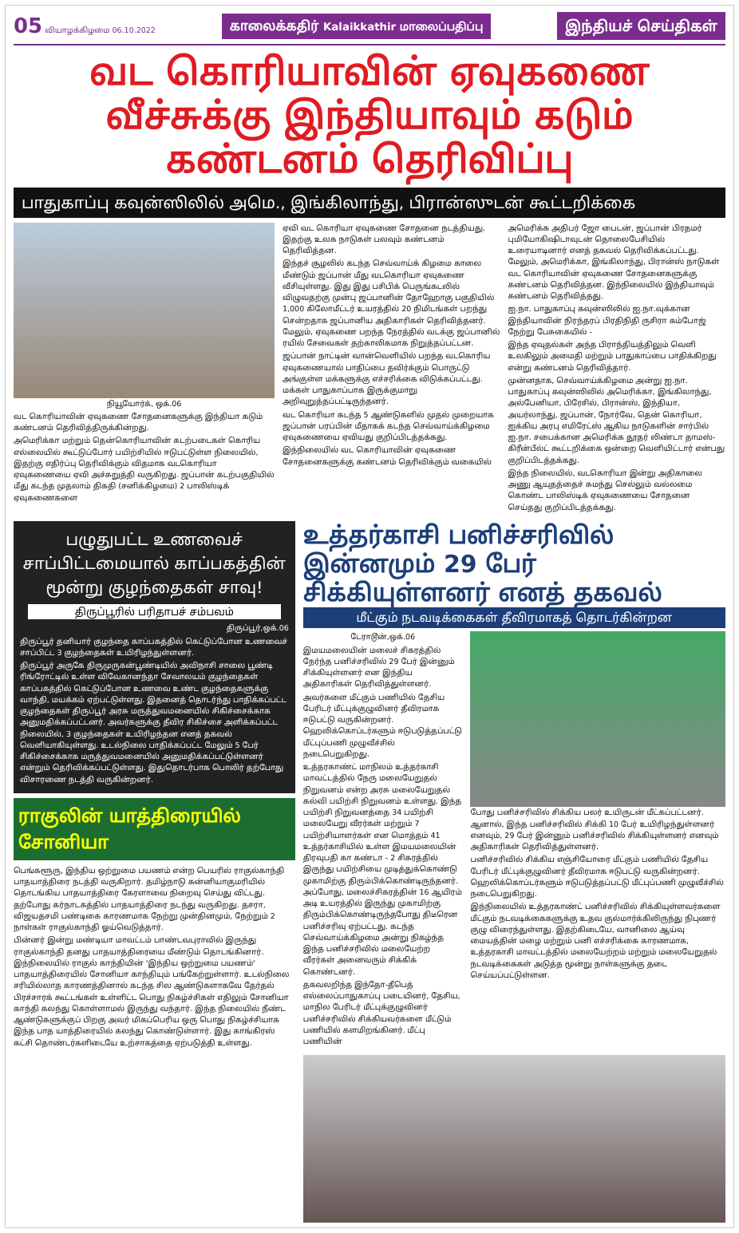05 வியாழக்கிழமை 06.10.2022
காலைக்கதிர் Kalaikkathir மாலைப்பதிப்பு
இந்தியச் செய்திகள்
வட கொரியாவின் ஏவுகணை வீச்சுக்கு இந்தியாவும் கடும் கண்டனம் தெரிவிப்பு
பாதுகாப்பு கவுன்ஸிலில் அமெ., இங்கிலாந்து, பிரான்ஸுடன் கூட்டறிக்கை
நியூயோர்க், ஒக்.06
வட கொரியாவின் ஏவுகணை சோதனைகளுக்கு இந்தியா கடும் கண்டனம் தெரிவித்திருக்கின்றது.
அமெரிக்கா மற்றும் தென்கொரியாவின் கடற்படைகள் கொரிய எல்லையில் கூட்டுப்போர் பயிற்சியில் ஈடுபட்டுள்ள நிலையில், இதற்கு எதிர்ப்பு தெரிவிக்கும் விதமாக வடகொரியா ஏவுகணையை ஏவி அச்சுறுத்தி வருகிறது. ஜப்பான் கடற்பகுதியில் மீது கடந்த முதலாம் திகதி (சனிக்கிழமை) 2 பாலிஸ்டிக் ஏவுகணைகளை
ஏவி வட கொரியா ஏவுகணை சோதனை நடத்தியது. இதற்கு உலக நாடுகள் பலவும் கண்டனம் தெரிவித்தன.
இந்தச் சூழலில் கடந்த செவ்வாய்க் கிழமை காலை மீண்டும் ஜப்பான் மீது வடகொரியா ஏவுகணை வீசியுள்ளது. இது இது பசிபிக் பெருங்கடலில் விழுவதற்கு முன்பு ஜப்பானின் தோஹோகு பகுதியில் 1,000 கிலோமீட்டர் உயரத்தில் 20 நிமிடங்கள் பறந்து சென்றதாக ஜப்பானிய அதிகாரிகள் தெரிவித்தனர். மேலும், ஏவுகணை பறந்த நேரத்தில் வடக்கு ஜப்பானில் ரயில் சேவைகள் தற்காலிகமாக நிறுத்தப்பட்டன.
ஜப்பான் நாட்டின் வான்வெளியில் பறந்த வடகொரிய ஏவுகணையால் பாதிப்பை தவிர்க்கும் பொருட்டு அங்குள்ள மக்களுக்கு எச்சரிக்கை விடுக்கப்பட்டது. மக்கள் பாதுகாப்பாக இருக்குமாறு அறிவுறுத்தப்பட்டிருந்தனர்.
வட கொரியா கடந்த 5 ஆண்டுகளில் முதல் முறையாக ஜப்பான் பரப்பின் மீதாகக் கடந்த செவ்வாய்க்கிழமை ஏவுகணையை ஏவியது குறிப்பிடத்தக்கது.
இந்நிலையில் வட கொரியாவின் ஏவுகணை சோதனைகளுக்கு கண்டனம் தெரிவிக்கும் வகையில்
அமெரிக்க அதிபர் ஜோ பைடன், ஜப்பான் பிரதமர் புமியோகிஷிடாவுடன் தொலைபேசியில் உரையாடினார் எனத் தகவல் தெரிவிக்கப்பட்டது. மேலும், அமெரிக்கா, இங்கிலாந்து, பிரான்ஸ் நாடுகள் வட கொரியாவின் ஏவுகணை சோதனைகளுக்கு கண்டனம் தெரிவித்தன. இந்நிலையில் இந்தியாவும் கண்டனம் தெரிவித்தது.
ஐ.நா. பாதுகாப்பு கவுன்ஸிலில் ஐ.நா.வுக்கான இந்தியாவின் நிரந்தரப் பிரதிநிதி ருசிரா கம்போஜ் நேற்று பேசுகையில் -
இந்த ஏவுதல்கள் அந்த பிராந்தியத்திலும் வெளி உலகிலும் அமைதி மற்றும் பாதுகாப்பை பாதிக்கிறது என்று கண்டனம் தெரிவித்தார்.
முன்னதாக, செவ்வாய்க்கிழமை அன்று ஐ.நா. பாதுகாப்பு கவுன்ஸிலில் அமெரிக்கா, இங்கிலாந்து, அல்பேனியா, பிரேசில், பிரான்ஸ், இந்தியா, அயர்லாந்து, ஜப்பான், நோர்வே, தென் கொரியா, ஐக்கிய அரபு எமிரேட்ஸ் ஆகிய நாடுகளின் சார்பில் ஐ.நா. சபைக்கான அமெரிக்க தூதர் லிண்டா தாமஸ்-கிரீன்பீல்ட் கூட்டறிக்கை ஒன்றை வெளியிட்டார் என்பது குறிப்பிடத்தக்கது.
இந்த நிலையில், வடகொரியா இன்று அதிகாலை அணு ஆயுதத்தைச் சுமந்து செல்லும் வல்லமை கொண்ட பாலிஸ்டிக் ஏவுகணையை சோதனை செய்தது குறிப்பிடத்தக்கது.
பழுதுபட்ட உணவைச் சாப்பிட்டமையால் காப்பகத்தின் மூன்று குழந்தைகள் சாவு!
திருப்பூரில் பரிதாபச் சம்பவம்
திருப்பூர்,ஒக்.06
திருப்பூர் தனியார் குழந்தை காப்பகத்தில் கெட்டுப்போன உணவைச் சாப்பிட்ட 3 குழந்தைகள் உயிரிழந்துள்ளனர்.
திருப்பூர் அருகே திருமுருகன்பூண்டியில் அவிநாசி சாலை பூண்டி ரிங்ரோட்டில் உள்ள விவேகானந்தா சேவாலயம் குழந்தைகள் காப்பகத்தில் கெட்டுப்போன உணவை உண்ட குழந்தைகளுக்கு வாந்தி, மயக்கம் ஏற்பட்டுள்ளது. இதனைத் தொடர்ந்து பாதிக்கப்பட்ட குழந்தைகள் திருப்பூர் அரசு மருத்துவமனையில் சிகிச்சைக்காக அனுமதிக்கப்பட்டனர். அவர்களுக்கு தீவிர சிகிச்சை அளிக்கப்பட்ட நிலையில், 3 குழந்தைகள் உயிரிழந்தன எனத் தகவல் வெளியாகியுள்ளது. உடல்நிலை பாதிக்கப்பட்ட மேலும் 5 பேர் சிகிச்சைக்காக மருத்துவமனையில் அனுமதிக்கப்பட்டுள்ளனர் என்றும் தெரிவிக்கப்பட்டுள்ளது. இதுதொடர்பாக பொலிர் தற்போது விசாரணை நடத்தி வருகின்றனர்.
ராகுலின் யாத்திரையில் சோனியா
பெங்களூரு, இந்திய ஒற்றுமை பயணம் என்ற பெயரில் ராகுல்காந்தி பாதயாத்திரை நடத்தி வருகிறார். தமிழ்நாடு கன்னியாகுமரியில் தொடங்கிய பாதயாத்திரை கேரளாவை நிறைவு செய்து விட்டது. தற்போது கர்நாடகத்தில் பாதயாத்திரை நடந்து வருகிறது. தசரா, விஜயதசமி பண்டிகை காரணமாக நேற்று முன்தினமும், நேற்றும் 2 நாள்கள் ராகுல்காந்தி ஓய்வெடுத்தார்.
பின்னர் இன்று மண்டியா மாவட்டம் பாண்டவபுராவில் இருந்து ராகுல்காந்தி தனது பாதயாத்திரையை மீண்டும் தொடங்கினார். இந்நிலையில் ராகுல் காந்தியின் 'இந்திய ஒற்றுமை பயணம்' பாதயாத்திரையில் சோனியா காந்தியும் பங்கேற்றுள்ளார். உடல்நிலை சரியில்லாத காரணத்தினால் கடந்த சில ஆண்டுகளாகவே தேர்தல் பிரச்சாரக் கூட்டங்கள் உள்ளிட்ட பொது நிகழ்ச்சிகள் எதிலும் சோனியா காந்தி கலந்து கொள்ளாமல் இருந்து வந்தார். இந்த நிலையில் நீண்ட ஆண்டுகளுக்குப் பிறகு அவர் மிகப்பெரிய ஒரு பொது நிகழ்ச்சியாக இந்த பாத யாத்திரையில் கலந்து கொண்டுள்ளார். இது காங்கிரஸ் கட்சி தொண்டர்களிடையே உற்சாகத்தை ஏற்படுத்தி உள்ளது.
உத்தர்காசி பனிச்சரிவில் இன்னமும் 29 பேர் சிக்கியுள்ளனர் எனத் தகவல்
மீட்கும் நடவடிக்கைகள் தீவிரமாகத் தொடர்கின்றன
டேராடூன்,ஒக்.06
இமயமலையின் மலைச் சிகரத்தில் நேர்ந்த பனிச்சரிவில் 29 பேர் இன்னும் சிக்கியுள்ளனர் என இந்திய அதிகாரிகள் தெரிவித்துள்ளனர்.
அவர்களை மீட்கும் பணியில் தேசிய பேரிடர் மீட்புக்குழுவினர் தீவிரமாக ஈடுபட்டு வருகின்றனர். ஹெலிக்கொப்டர்களும் ஈடுபடுத்தப்பட்டு மீட்புப்பணி முழுவீச்சில் நடைபெறுகிறது.
உத்தரகாண்ட் மாநிலம் உத்தர்காசி மாவட்டத்தில் நேரு மலையேறுதல் நிறுவனம் என்ற அரசு மலையேறுதல் கல்வி பயிற்சி நிறுவனம் உள்ளது. இந்த பயிற்சி நிறுவனத்தை 34 பயிற்சி மலையேறு வீரர்கள் மற்றும் 7 பயிற்சியாளர்கள் என மொத்தம் 41 உத்தர்காசியில் உள்ள இமயமலையின் திரவுபதி கா கண்டா - 2 சிகரத்தில் இருந்து பயிற்சியை முடித்துக்கொண்டு முகாமிற்கு திரும்பிக்கொண்டிருந்தனர். அப்போது, மலைச்சிகரத்தின் 16 ஆயிரம் அடி உயரத்தில் இருந்து முகாமிற்கு திரும்பிக்கொண்டிருந்தபோது திடீரென பனிச்சரிவு ஏற்பட்டது. கடந்த செவ்வாய்க்கிழமை அன்று நிகழ்ந்த இந்த பனிச்சரிவில் மலையேற்ற வீரர்கள் அனைவரும் சிக்கிக் கொண்டனர்.
தகவலறிந்த இந்தோ-தீபெத் எல்லைப்பாதுகாப்பு படையினர், தேசிய, மாநில பேரிடர் மீட்புக்குழுவினர் பனிச்சரிவில் சிக்கியவர்களை மீட்டும் பணியில் களமிறங்கினர். மீட்பு பணியின்
போது பனிச்சரிவில் சிக்கிய பலர் உயிருடன் மீட்கப்பட்டனர். ஆனால், இந்த பனிச்சரிவில் சிக்கி 10 பேர் உயிரிழந்துள்ளனர் எனவும், 29 பேர் இன்னும் பனிச்சரிவில் சிக்கியுள்ளனர் எனவும் அதிகாரிகள் தெரிவித்துள்ளனர்.
பனிச்சரிவில் சிக்கிய எஞ்சியோரை மீட்கும் பணியில் தேசிய பேரிடர் மீட்புக்குழுவினர் தீவிரமாக ஈடுபட்டு வருகின்றனர். ஹெலிக்கொப்டர்களும் ஈடுபடுத்தப்பட்டு மீட்புப்பணி முழுவீச்சில் நடைபெறுகிறது.
இந்நிலையில் உத்தரகாண்ட் பனிச்சரிவில் சிக்கியுள்ளவர்களை மீட்கும் நடவடிக்கைகளுக்கு உதவ குல்மார்க்கிலிருந்து நிபுணர் குழு விரைந்துள்ளது. இதற்கிடையே, வானிலை ஆய்வு மையத்தின் மழை மற்றும் பனி எச்சரிக்கை காரணமாக, உத்தரகாசி மாவட்டத்தில் மலையேற்றம் மற்றும் மலையேறுதல் நடவடிக்கைகள் அடுத்த மூன்று நாள்களுக்கு தடை செய்யப்பட்டுள்ளன.